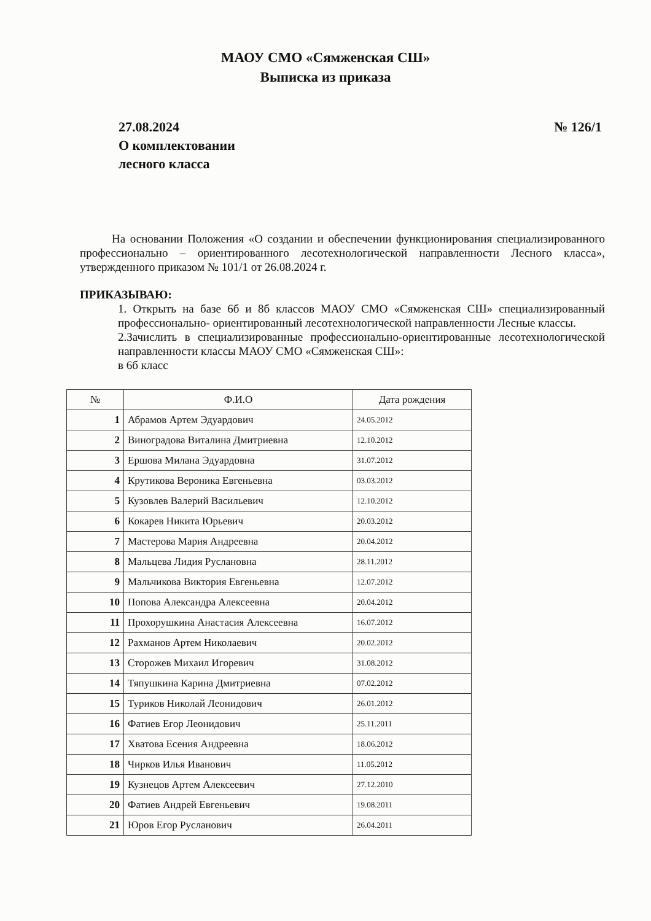МАОУ СМО «Сямженская СШ»
Выписка из приказа
27.08.2024
О комплектовании
лесного класса
№ 126/1
На основании Положения «О создании и обеспечении функционирования специализированного профессионально – ориентированного лесотехнологической направленности Лесного класса», утвержденного приказом № 101/1 от 26.08.2024 г.
ПРИКАЗЫВАЮ:
1. Открыть на базе 6б и 8б классов МАОУ СМО «Сямженская СШ» специализированный профессионально- ориентированный лесотехнологической направленности Лесные классы.
2.Зачислить в специализированные профессионально-ориентированные лесотехнологической направленности классы МАОУ СМО «Сямженская СШ»:
в 6б класс
| № | Ф.И.О | Дата рождения |
| --- | --- | --- |
| 1 | Абрамов Артем Эдуардович | 24.05.2012 |
| 2 | Виноградова Виталина Дмитриевна | 12.10.2012 |
| 3 | Ершова Милана Эдуардовна | 31.07.2012 |
| 4 | Крутикова Вероника Евгеньевна | 03.03.2012 |
| 5 | Кузовлев Валерий Васильевич | 12.10.2012 |
| 6 | Кокарев Никита Юрьевич | 20.03.2012 |
| 7 | Мастерова Мария Андреевна | 20.04.2012 |
| 8 | Мальцева Лидия Руслановна | 28.11.2012 |
| 9 | Мальчикова Виктория Евгеньевна | 12.07.2012 |
| 10 | Попова Александра Алексеевна | 20.04.2012 |
| 11 | Прохорушкина Анастасия Алексеевна | 16.07.2012 |
| 12 | Рахманов Артем Николаевич | 20.02.2012 |
| 13 | Сторожев Михаил Игоревич | 31.08.2012 |
| 14 | Тяпушкина Карина Дмитриевна | 07.02.2012 |
| 15 | Туриков Николай Леонидович | 26.01.2012 |
| 16 | Фатиев Егор Леонидович | 25.11.2011 |
| 17 | Хватова Есения Андреевна | 18.06.2012 |
| 18 | Чирков Илья Иванович | 11.05.2012 |
| 19 | Кузнецов Артем Алексеевич | 27.12.2010 |
| 20 | Фатиев Андрей Евгеньевич | 19.08.2011 |
| 21 | Юров Егор Русланович | 26.04.2011 |